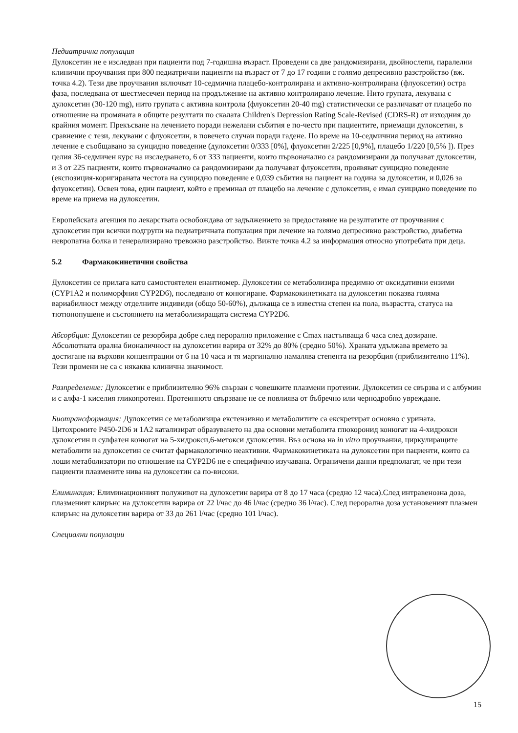Педиатрична популация
Дулоксетин не е изследван при пациенти под 7-годишна възраст. Проведени са две рандомизирани, двойнослепи, паралелни клинични проучвания при 800 педиатрични пациенти на възраст от 7 до 17 години с голямо депресивно разстройство (вж. точка 4.2). Тези две проучвания включват 10-седмична плацебо-контролирана и активно-контролирана (флуоксетин) остра фаза, последвана от шестмесечен период на продължение на активно контролирано лечение. Нито групата, лекувана с дулоксетин (30-120 mg), нито групата с активна контрола (флуоксетин 20-40 mg) статистически се различават от плацебо по отношение на промяната в общите резултати по скалата Children's Depression Rating Scale-Revised (CDRS-R) от изходния до крайния момент. Прекъсване на лечението поради нежелани събития е по-често при пациентите, приемащи дулоксетин, в сравнение с тези, лекувани с флуоксетин, в повечето случаи поради гадене. По време на 10-седмичния период на активно лечение е съобщавано за суицидно поведение (дулоксетин 0/333 [0%], флуоксетин 2/225 [0,9%], плацебо 1/220 [0,5% ]). През целия 36-седмичен курс на изследването, 6 от 333 пациенти, които първоначално са рандомизирани да получават дулоксетин, и 3 от 225 пациенти, които първоначално са рандомизирани да получават флуоксетин, проявяват суицидно поведение (експозиция-коригираната честота на суицидно поведение е 0,039 събития на пациент на година за дулоксетин, и 0,026 за флуоксетин). Освен това, един пациент, който е преминал от плацебо на лечение с дулоксетин, е имал суицидно поведение по време на приема на дулоксетин.
Европейската агенция по лекарствата освобождава от задължението за предоставяне на резултатите от проучвания с дулоксетин при всички подгрупи на педиатричната популация при лечение на голямо депресивно разстройство, диабетна невропатна болка и генерализирано тревожно разстройство. Вижте точка 4.2 за информация относно употребата при деца.
5.2 Фармакокинетични свойства
Дулоксетин се прилага като самостоятелен енантиомер. Дулоксетин се метаболизира предимно от оксидативни ензими (CYP1A2 и полиморфния CYP2D6), последвано от конюгиране. Фармакокинетиката на дулоксетин показва голяма вариабилност между отделните индивиди (общо 50-60%), дължаща се в известна степен на пола, възрастта, статуса на тютюнопушене и състоянието на метаболизиращата система CYP2D6.
Абсорбция: Дулоксетин се резорбира добре след перорално приложение с Cmax настъпваща 6 часа след дозиране. Абсолютната орална бионаличност на дулоксетин варира от 32% до 80% (средно 50%). Храната удължава времето за достигане на върхови концентрации от 6 на 10 часа и тя маргинално намалява степента на резорбция (приблизително 11%). Тези промени не са с някаква клинична значимост.
Разпределение: Дулоксетин е приблизително 96% свързан с човешките плазмени протеини. Дулоксетин се свързва и с албумин и с алфа-1 киселия гликопротеин. Протеинното свързване не се повлиява от бъбречно или чернодробно увреждане.
Биотрансформация: Дулоксетин се метаболизира екстензивно и метаболитите са екскретират основно с урината. Цитохромите P450-2D6 и 1A2 катализират образуването на два основни метаболита глюкоронид конюгат на 4-хидрокси дулоксетин и сулфатен конюгат на 5-хидрокси,6-метокси дулоксетин. Въз основа на in vitro проучвания, циркулиращите метаболити на дулоксетин се считат фармакологично неактивни. Фармакокинетиката на дулоксетин при пациенти, които са лоши метаболизатори по отношение на CYP2D6 не е специфично изучавана. Ограничени данни предполагат, че при тези пациенти плазмените нива на дулоксетин са по-високи.
Елиминация: Елиминационният полуживот на дулоксетин варира от 8 до 17 часа (средно 12 часа).След интравенозна доза, плазменият клирънс на дулоксетин варира от 22 l/час до 46 l/час (средно 36 l/час). След перорална доза установеният плазмен клирънс на дулоксетин варира от 33 до 261 l/час (средно 101 l/час).
Специални популации
15